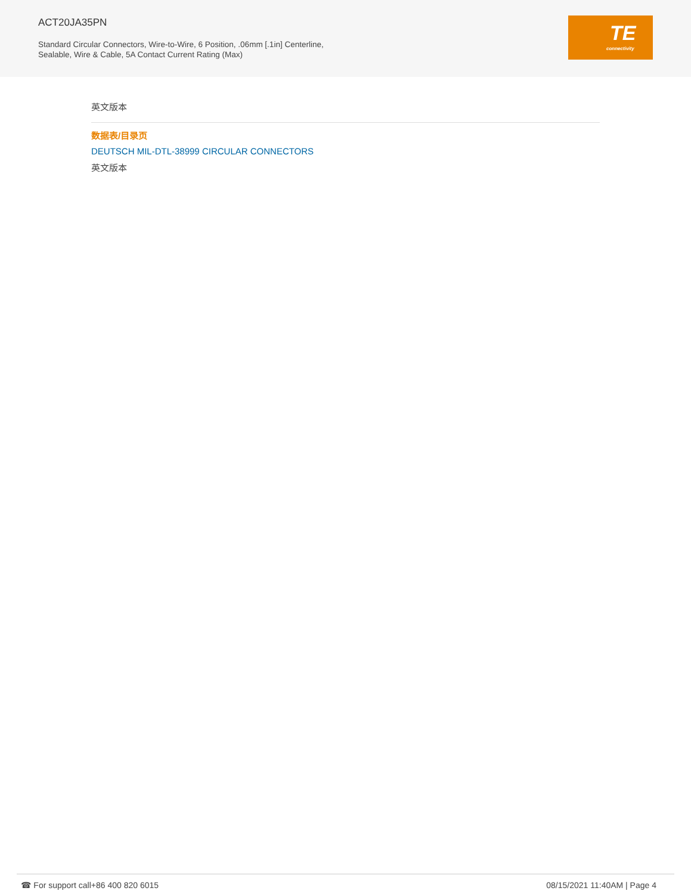ACT20JA35PN
Standard Circular Connectors, Wire-to-Wire, 6 Position, .06mm [.1in] Centerline,
Sealable, Wire & Cable, 5A Contact Current Rating (Max)
TE
connectivity
英文版本
数据表/目录页
DEUTSCH MIL-DTL-38999 CIRCULAR CONNECTORS
英文版本
☎ For support call+86 400 820 6015 08/15/2021 11:40AM | Page 4